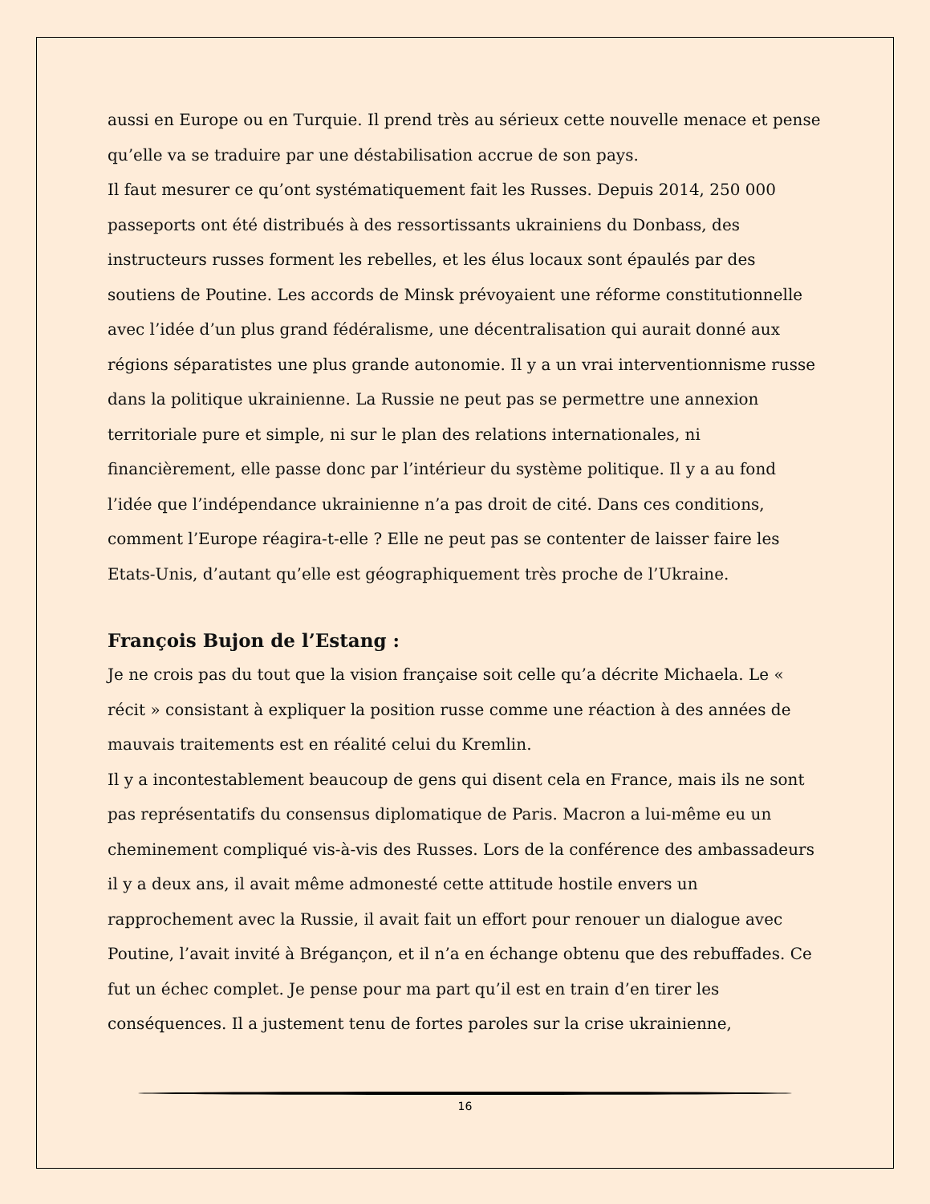aussi en Europe ou en Turquie. Il prend très au sérieux cette nouvelle menace et pense qu’elle va se traduire par une déstabilisation accrue de son pays.
Il faut mesurer ce qu’ont systématiquement fait les Russes. Depuis 2014, 250 000 passeports ont été distribués à des ressortissants ukrainiens du Donbass, des instructeurs russes forment les rebelles, et les élus locaux sont épaulés par des soutiens de Poutine. Les accords de Minsk prévoyaient une réforme constitutionnelle avec l’idée d’un plus grand fédéralisme, une décentralisation qui aurait donné aux régions séparatistes une plus grande autonomie. Il y a un vrai interventionnisme russe dans la politique ukrainienne. La Russie ne peut pas se permettre une annexion territoriale pure et simple, ni sur le plan des relations internationales, ni financièrement, elle passe donc par l’intérieur du système politique. Il y a au fond l’idée que l’indépendance ukrainienne n’a pas droit de cité. Dans ces conditions, comment l’Europe réagira-t-elle ? Elle ne peut pas se contenter de laisser faire les Etats-Unis, d’autant qu’elle est géographiquement très proche de l’Ukraine.
François Bujon de l’Estang :
Je ne crois pas du tout que la vision française soit celle qu’a décrite Michaela. Le « récit » consistant à expliquer la position russe comme une réaction à des années de mauvais traitements est en réalité celui du Kremlin.
Il y a incontestablement beaucoup de gens qui disent cela en France, mais ils ne sont pas représentatifs du consensus diplomatique de Paris. Macron a lui-même eu un cheminement compliqué vis-à-vis des Russes. Lors de la conférence des ambassadeurs il y a deux ans, il avait même admonesté cette attitude hostile envers un rapprochement avec la Russie, il avait fait un effort pour renouer un dialogue avec Poutine, l’avait invité à Brégançon, et il n’a en échange obtenu que des rebuffades. Ce fut un échec complet. Je pense pour ma part qu’il est en train d’en tirer les conséquences. Il a justement tenu de fortes paroles sur la crise ukrainienne,
16